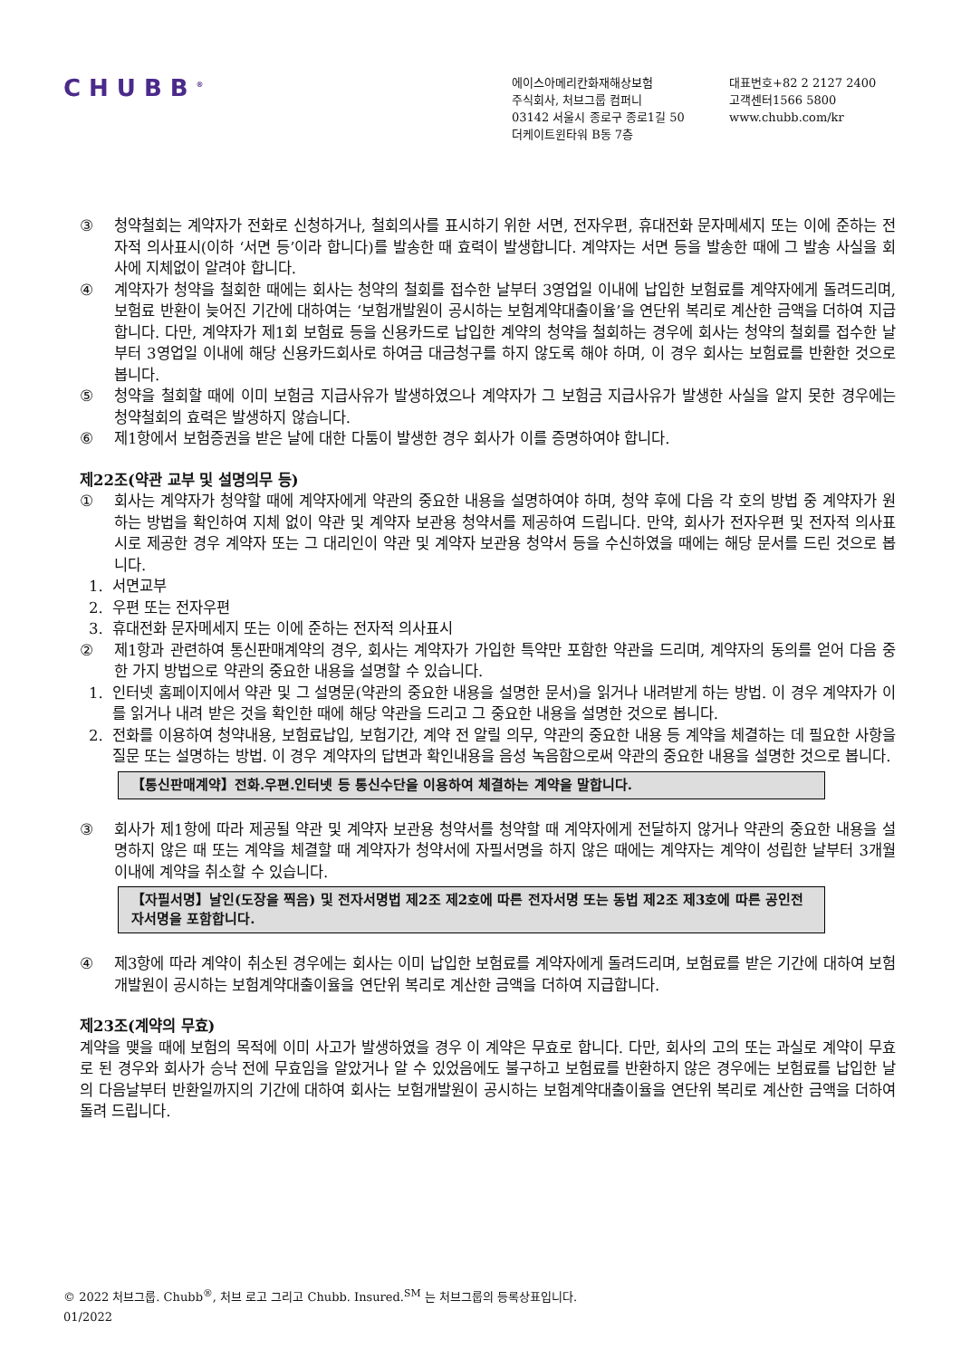CHUBB<sup>®</sup>
에이스아메리칸화재해상보험
주식회사, 처브그룹 컴퍼니
03142 서울시 종로구 종로1길 50
더케이트윈타워 B동 7층
대표번호+82 2 2127 2400
고객센터1566 5800
www.chubb.com/kr
③ 청약철회는 계약자가 전화로 신청하거나, 철회의사를 표시하기 위한 서면, 전자우편, 휴대전화 문자메세지 또는 이에 준하는 전자적 의사표시(이하 ‘서면 등’이라 합니다)를 발송한 때 효력이 발생합니다. 계약자는 서면 등을 발송한 때에 그 발송 사실을 회사에 지체없이 알려야 합니다.
④ 계약자가 청약을 철회한 때에는 회사는 청약의 철회를 접수한 날부터 3영업일 이내에 납입한 보험료를 계약자에게 돌려드리며, 보험료 반환이 늦어진 기간에 대하여는 ‘보험개발원이 공시하는 보험계약대출이율’을 연단위 복리로 계산한 금액을 더하여 지급합니다. 다만, 계약자가 제1회 보험료 등을 신용카드로 납입한 계약의 청약을 철회하는 경우에 회사는 청약의 철회를 접수한 날부터 3영업일 이내에 해당 신용카드회사로 하여금 대금청구를 하지 않도록 해야 하며, 이 경우 회사는 보험료를 반환한 것으로 봅니다.
⑤ 청약을 철회할 때에 이미 보험금 지급사유가 발생하였으나 계약자가 그 보험금 지급사유가 발생한 사실을 알지 못한 경우에는 청약철회의 효력은 발생하지 않습니다.
⑥ 제1항에서 보험증권을 받은 날에 대한 다툼이 발생한 경우 회사가 이를 증명하여야 합니다.
제22조(약관 교부 및 설명의무 등)
① 회사는 계약자가 청약할 때에 계약자에게 약관의 중요한 내용을 설명하여야 하며, 청약 후에 다음 각 호의 방법 중 계약자가 원하는 방법을 확인하여 지체 없이 약관 및 계약자 보관용 청약서를 제공하여 드립니다. 만약, 회사가 전자우편 및 전자적 의사표시로 제공한 경우 계약자 또는 그 대리인이 약관 및 계약자 보관용 청약서 등을 수신하였을 때에는 해당 문서를 드린 것으로 봅니다.
1. 서면교부
2. 우편 또는 전자우편
3. 휴대전화 문자메세지 또는 이에 준하는 전자적 의사표시
② 제1항과 관련하여 통신판매계약의 경우, 회사는 계약자가 가입한 특약만 포함한 약관을 드리며, 계약자의 동의를 얻어 다음 중 한 가지 방법으로 약관의 중요한 내용을 설명할 수 있습니다.
1. 인터넷 홈페이지에서 약관 및 그 설명문(약관의 중요한 내용을 설명한 문서)을 읽거나 내려받게 하는 방법. 이 경우 계약자가 이를 읽거나 내려 받은 것을 확인한 때에 해당 약관을 드리고 그 중요한 내용을 설명한 것으로 봅니다.
2. 전화를 이용하여 청약내용, 보험료납입, 보험기간, 계약 전 알릴 의무, 약관의 중요한 내용 등 계약을 체결하는 데 필요한 사항을 질문 또는 설명하는 방법. 이 경우 계약자의 답변과 확인내용을 음성 녹음함으로써 약관의 중요한 내용을 설명한 것으로 봅니다.
【통신판매계약】전화.우편.인터넷 등 통신수단을 이용하여 체결하는 계약을 말합니다.
③ 회사가 제1항에 따라 제공될 약관 및 계약자 보관용 청약서를 청약할 때 계약자에게 전달하지 않거나 약관의 중요한 내용을 설명하지 않은 때 또는 계약을 체결할 때 계약자가 청약서에 자필서명을 하지 않은 때에는 계약자는 계약이 성립한 날부터 3개월 이내에 계약을 취소할 수 있습니다.
【자필서명】날인(도장을 찍음) 및 전자서명법 제2조 제2호에 따른 전자서명 또는 동법 제2조 제3호에 따른 공인전자서명을 포함합니다.
④ 제3항에 따라 계약이 취소된 경우에는 회사는 이미 납입한 보험료를 계약자에게 돌려드리며, 보험료를 받은 기간에 대하여 보험개발원이 공시하는 보험계약대출이율을 연단위 복리로 계산한 금액을 더하여 지급합니다.
제23조(계약의 무효)
계약을 맺을 때에 보험의 목적에 이미 사고가 발생하였을 경우 이 계약은 무효로 합니다. 다만, 회사의 고의 또는 과실로 계약이 무효로 된 경우와 회사가 승낙 전에 무효임을 알았거나 알 수 있었음에도 불구하고 보험료를 반환하지 않은 경우에는 보험료를 납입한 날의 다음날부터 반환일까지의 기간에 대하여 회사는 보험개발원이 공시하는 보험계약대출이율을 연단위 복리로 계산한 금액을 더하여 돌려 드립니다.
© 2022 처브그룹. Chubb<sup>®</sup>, 처브 로고 그리고 Chubb. Insured.<sup>SM</sup> 는 처브그룹의 등록상표입니다.
01/2022